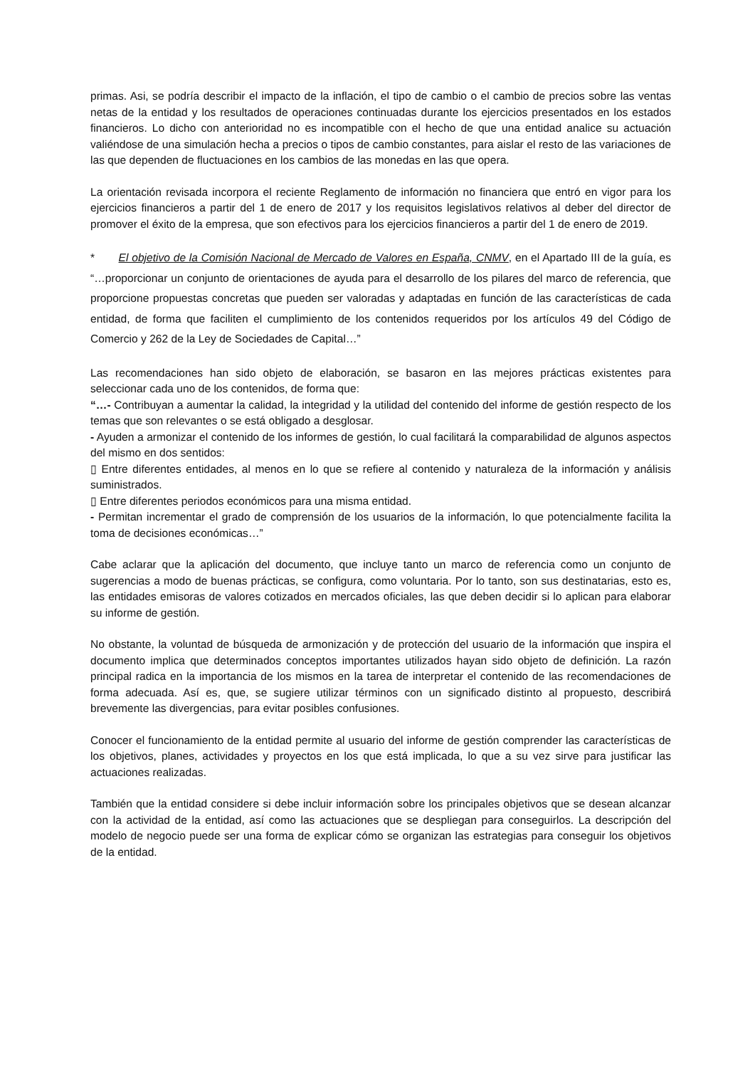primas. Asi, se podría describir el impacto de la inflación, el tipo de cambio o el cambio de precios sobre las ventas netas de la entidad y los resultados de operaciones continuadas durante los ejercicios presentados en los estados financieros. Lo dicho con anterioridad no es incompatible con el hecho de que una entidad analice su actuación valiéndose de una simulación hecha a precios o tipos de cambio constantes, para aislar el resto de las variaciones de las que dependen de fluctuaciones en los cambios de las monedas en las que opera.
La orientación revisada incorpora el reciente Reglamento de información no financiera que entró en vigor para los ejercicios financieros a partir del 1 de enero de 2017 y los requisitos legislativos relativos al deber del director de promover el éxito de la empresa, que son efectivos para los ejercicios financieros a partir del 1 de enero de 2019.
* El objetivo de la Comisión Nacional de Mercado de Valores en España, CNMV, en el Apartado III de la guía, es “…proporcionar un conjunto de orientaciones de ayuda para el desarrollo de los pilares del marco de referencia, que proporcione propuestas concretas que pueden ser valoradas y adaptadas en función de las características de cada entidad, de forma que faciliten el cumplimiento de los contenidos requeridos por los artículos 49 del Código de Comercio y 262 de la Ley de Sociedades de Capital…”
Las recomendaciones han sido objeto de elaboración, se basaron en las mejores prácticas existentes para seleccionar cada uno de los contenidos, de forma que:
“…- Contribuyan a aumentar la calidad, la integridad y la utilidad del contenido del informe de gestión respecto de los temas que son relevantes o se está obligado a desglosar.
- Ayuden a armonizar el contenido de los informes de gestión, lo cual facilitará la comparabilidad de algunos aspectos del mismo en dos sentidos:
▯ Entre diferentes entidades, al menos en lo que se refiere al contenido y naturaleza de la información y análisis suministrados.
▯ Entre diferentes periodos económicos para una misma entidad.
- Permitan incrementar el grado de comprensión de los usuarios de la información, lo que potencialmente facilita la toma de decisiones económicas…”
Cabe aclarar que la aplicación del documento, que incluye tanto un marco de referencia como un conjunto de sugerencias a modo de buenas prácticas, se configura, como voluntaria. Por lo tanto, son sus destinatarias, esto es, las entidades emisoras de valores cotizados en mercados oficiales, las que deben decidir si lo aplican para elaborar su informe de gestión.
No obstante, la voluntad de búsqueda de armonización y de protección del usuario de la información que inspira el documento implica que determinados conceptos importantes utilizados hayan sido objeto de definición. La razón principal radica en la importancia de los mismos en la tarea de interpretar el contenido de las recomendaciones de forma adecuada. Así es, que, se sugiere utilizar términos con un significado distinto al propuesto, describirá brevemente las divergencias, para evitar posibles confusiones.
Conocer el funcionamiento de la entidad permite al usuario del informe de gestión comprender las características de los objetivos, planes, actividades y proyectos en los que está implicada, lo que a su vez sirve para justificar las actuaciones realizadas.
También que la entidad considere si debe incluir información sobre los principales objetivos que se desean alcanzar con la actividad de la entidad, así como las actuaciones que se despliegan para conseguirlos. La descripción del modelo de negocio puede ser una forma de explicar cómo se organizan las estrategias para conseguir los objetivos de la entidad.